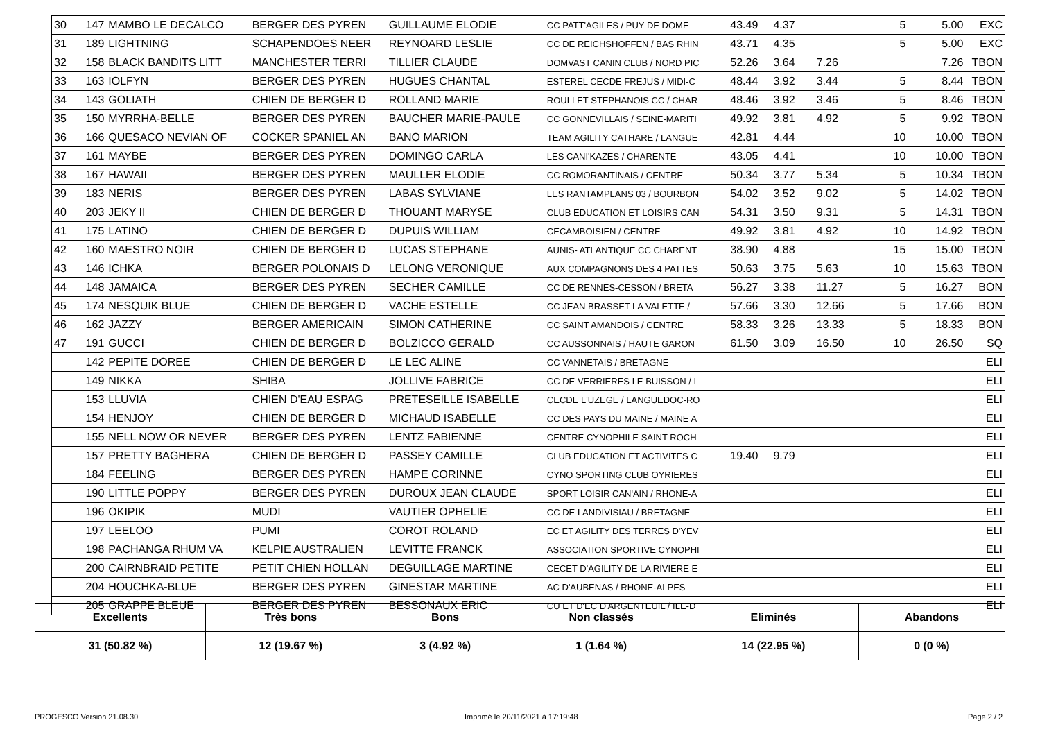| 30 | 147 | MAMBO LE DECALCO | BERGER DES PYREN | GUILLAUME ELODIE | CC PATT'AGILES / PUY DE DOME | 43.49 | 4.37 | | 5 | 5.00 | EXC |
| 31 | 189 | LIGHTNING | SCHAPENDOES NEER | REYNOARD LESLIE | CC DE REICHSHOFFEN / BAS RHIN | 43.71 | 4.35 | | 5 | 5.00 | EXC |
| 32 | 158 | BLACK BANDITS LITT | MANCHESTER TERRI | TILLIER CLAUDE | DOMVAST CANIN CLUB / NORD PIC | 52.26 | 3.64 | 7.26 | | 7.26 | TBON |
| 33 | 163 | IOLFYN | BERGER DES PYREN | HUGUES CHANTAL | ESTEREL CECDE FREJUS / MIDI-C | 48.44 | 3.92 | 3.44 | 5 | 8.44 | TBON |
| 34 | 143 | GOLIATH | CHIEN DE BERGER D | ROLLAND MARIE | ROULLET STEPHANOIS CC / CHAR | 48.46 | 3.92 | 3.46 | 5 | 8.46 | TBON |
| 35 | 150 | MYRRHA-BELLE | BERGER DES PYREN | BAUCHER MARIE-PAULE | CC GONNEVILLAIS / SEINE-MARITI | 49.92 | 3.81 | 4.92 | 5 | 9.92 | TBON |
| 36 | 166 | QUESACO NEVIAN OF | COCKER SPANIEL AN | BANO MARION | TEAM AGILITY CATHARE / LANGUE | 42.81 | 4.44 | | 10 | 10.00 | TBON |
| 37 | 161 | MAYBE | BERGER DES PYREN | DOMINGO CARLA | LES CANI'KAZES / CHARENTE | 43.05 | 4.41 | | 10 | 10.00 | TBON |
| 38 | 167 | HAWAII | BERGER DES PYREN | MAULLER ELODIE | CC ROMORANTINAIS / CENTRE | 50.34 | 3.77 | 5.34 | 5 | 10.34 | TBON |
| 39 | 183 | NERIS | BERGER DES PYREN | LABAS SYLVIANE | LES RANTAMPLANS 03 / BOURBON | 54.02 | 3.52 | 9.02 | 5 | 14.02 | TBON |
| 40 | 203 | JEKY II | CHIEN DE BERGER D | THOUANT MARYSE | CLUB EDUCATION ET LOISIRS CAN | 54.31 | 3.50 | 9.31 | 5 | 14.31 | TBON |
| 41 | 175 | LATINO | CHIEN DE BERGER D | DUPUIS WILLIAM | CECAMBOISIEN / CENTRE | 49.92 | 3.81 | 4.92 | 10 | 14.92 | TBON |
| 42 | 160 | MAESTRO NOIR | CHIEN DE BERGER D | LUCAS STEPHANE | AUNIS- ATLANTIQUE CC CHARENT | 38.90 | 4.88 | | 15 | 15.00 | TBON |
| 43 | 146 | ICHKA | BERGER POLONAIS D | LELONG VERONIQUE | AUX COMPAGNONS DES 4 PATTES | 50.63 | 3.75 | 5.63 | 10 | 15.63 | TBON |
| 44 | 148 | JAMAICA | BERGER DES PYREN | SECHER CAMILLE | CC DE RENNES-CESSON / BRETA | 56.27 | 3.38 | 11.27 | 5 | 16.27 | BON |
| 45 | 174 | NESQUIK BLUE | CHIEN DE BERGER D | VACHE ESTELLE | CC JEAN BRASSET LA VALETTE / | 57.66 | 3.30 | 12.66 | 5 | 17.66 | BON |
| 46 | 162 | JAZZY | BERGER AMERICAIN | SIMON CATHERINE | CC SAINT AMANDOIS / CENTRE | 58.33 | 3.26 | 13.33 | 5 | 18.33 | BON |
| 47 | 191 | GUCCI | CHIEN DE BERGER D | BOLZICCO GERALD | CC AUSSONNAIS / HAUTE GARON | 61.50 | 3.09 | 16.50 | 10 | 26.50 | SQ |
| | 142 | PEPITE DOREE | CHIEN DE BERGER D | LE LEC ALINE | CC VANNETAIS / BRETAGNE | | | | | | ELI |
| | 149 | NIKKA | SHIBA | JOLLIVE FABRICE | CC DE VERRIERES LE BUISSON / I | | | | | | ELI |
| | 153 | LLUVIA | CHIEN D'EAU ESPAG | PRETESEILLE ISABELLE | CECDE L'UZEGE / LANGUEDOC-RO | | | | | | ELI |
| | 154 | HENJOY | CHIEN DE BERGER D | MICHAUD ISABELLE | CC DES PAYS DU MAINE / MAINE A | | | | | | ELI |
| | 155 | NELL NOW OR NEVER | BERGER DES PYREN | LENTZ FABIENNE | CENTRE CYNOPHILE SAINT ROCH | | | | | | ELI |
| | 157 | PRETTY BAGHERA | CHIEN DE BERGER D | PASSEY CAMILLE | CLUB EDUCATION ET ACTIVITES C | 19.40 | 9.79 | | | | ELI |
| | 184 | FEELING | BERGER DES PYREN | HAMPE CORINNE | CYNO SPORTING CLUB OYRIERES | | | | | | ELI |
| | 190 | LITTLE POPPY | BERGER DES PYREN | DUROUX JEAN CLAUDE | SPORT LOISIR CAN'AIN / RHONE-A | | | | | | ELI |
| | 196 | OKIPIK | MUDI | VAUTIER OPHELIE | CC DE LANDIVISIAU / BRETAGNE | | | | | | ELI |
| | 197 | LEELOO | PUMI | COROT ROLAND | EC ET AGILITY DES TERRES D'YEV | | | | | | ELI |
| | 198 | PACHANGA RHUM VA | KELPIE AUSTRALIEN | LEVITTE FRANCK | ASSOCIATION SPORTIVE CYNOPHI | | | | | | ELI |
| | 200 | CAIRNBRAID PETITE | PETIT CHIEN HOLLAN | DEGUILLAGE MARTINE | CECET D'AGILITY DE LA RIVIERE E | | | | | | ELI |
| | 204 | HOUCHKA-BLUE | BERGER DES PYREN | GINESTAR MARTINE | AC D'AUBENAS / RHONE-ALPES | | | | | | ELI |
| | 205 | GRAPPE BLEUE | BERGER DES PYREN | BESSONAUX ERIC | CU ET D'EC D'ARGENTEUIL / ILE-D | | | | | | ELI |
| Excellents | Très bons | Bons | Non classés | Eliminés | Abandons |
| --- | --- | --- | --- | --- | --- |
| 31 (50.82 %) | 12 (19.67 %) | 3 (4.92 %) | 1 (1.64 %) | 14 (22.95 %) | 0 (0 %) |
PROGESCO Version 21.08.30
Imprimé le 20/11/2021 à 17:19:48
Page 2 / 2